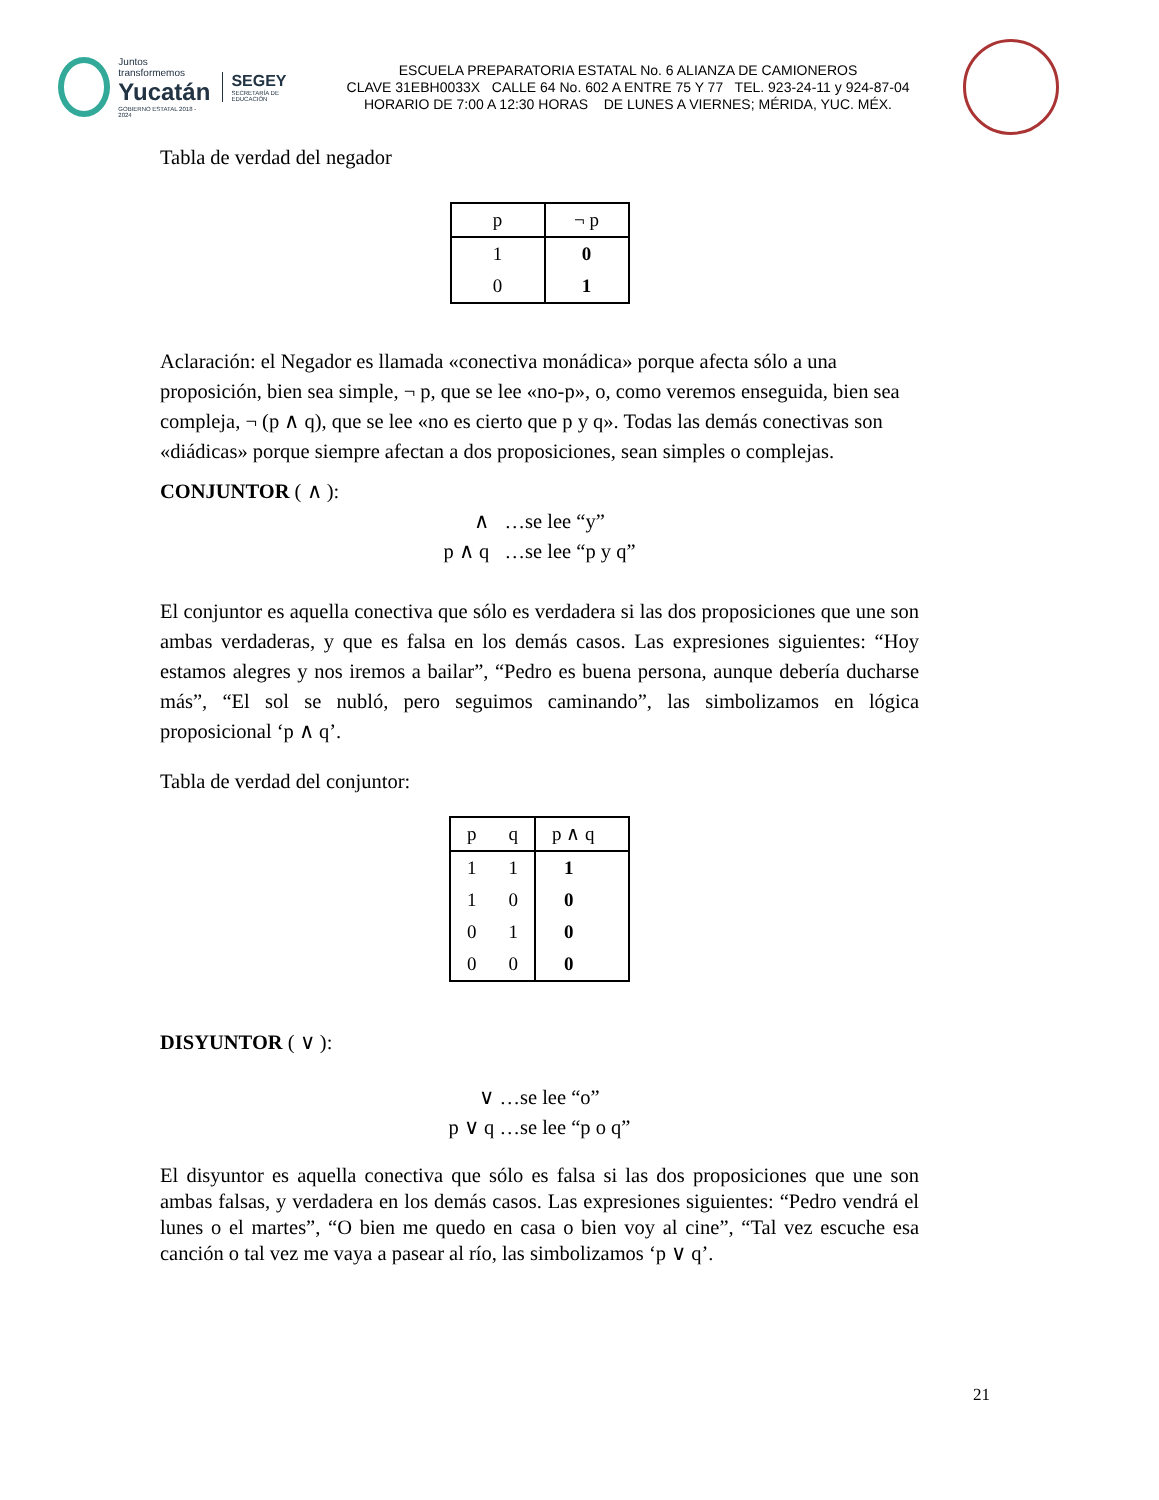Juntos transformemos
Yucatán
GOBIERNO ESTATAL 2018 - 2024
SEGEY
SECRETARÍA DE EDUCACIÓN
ESCUELA PREPARATORIA ESTATAL No. 6 ALIANZA DE CAMIONEROS
CLAVE 31EBH0033X CALLE 64 No. 602 A ENTRE 75 Y 77 TEL. 923-24-11 y 924-87-04
HORARIO DE 7:00 A 12:30 HORAS DE LUNES A VIERNES; MÉRIDA, YUC. MÉX.
Tabla de verdad del negador
| p | ¬ p |
| --- | --- |
| 1 | 0 |
| 0 | 1 |
Aclaración: el Negador es llamada «conectiva monádica» porque afecta sólo a una proposición, bien sea simple, ¬ p, que se lee «no-p», o, como veremos enseguida, bien sea compleja, ¬ (p ∧ q), que se lee «no es cierto que p y q». Todas las demás conectivas son «diádicas» porque siempre afectan a dos proposiciones, sean simples o complejas.
CONJUNTOR ( ∧ ):
∧ …se lee “y”
p ∧ q …se lee “p y q”
El conjuntor es aquella conectiva que sólo es verdadera si las dos proposiciones que une son ambas verdaderas, y que es falsa en los demás casos. Las expresiones siguientes: “Hoy estamos alegres y nos iremos a bailar”, “Pedro es buena persona, aunque debería ducharse más”, “El sol se nubló, pero seguimos caminando”, las simbolizamos en lógica proposicional ‘p ∧ q’.
Tabla de verdad del conjuntor:
| p | q | p ∧ q |
| --- | --- | --- |
| 1 | 1 | 1 |
| 1 | 0 | 0 |
| 0 | 1 | 0 |
| 0 | 0 | 0 |
DISYUNTOR ( ∨ ):
∨ …se lee “o”
p ∨ q …se lee “p o q”
El disyuntor es aquella conectiva que sólo es falsa si las dos proposiciones que une son ambas falsas, y verdadera en los demás casos. Las expresiones siguientes: “Pedro vendrá el lunes o el martes”, “O bien me quedo en casa o bien voy al cine”, “Tal vez escuche esa canción o tal vez me vaya a pasear al río, las simbolizamos ‘p ∨ q’.
21